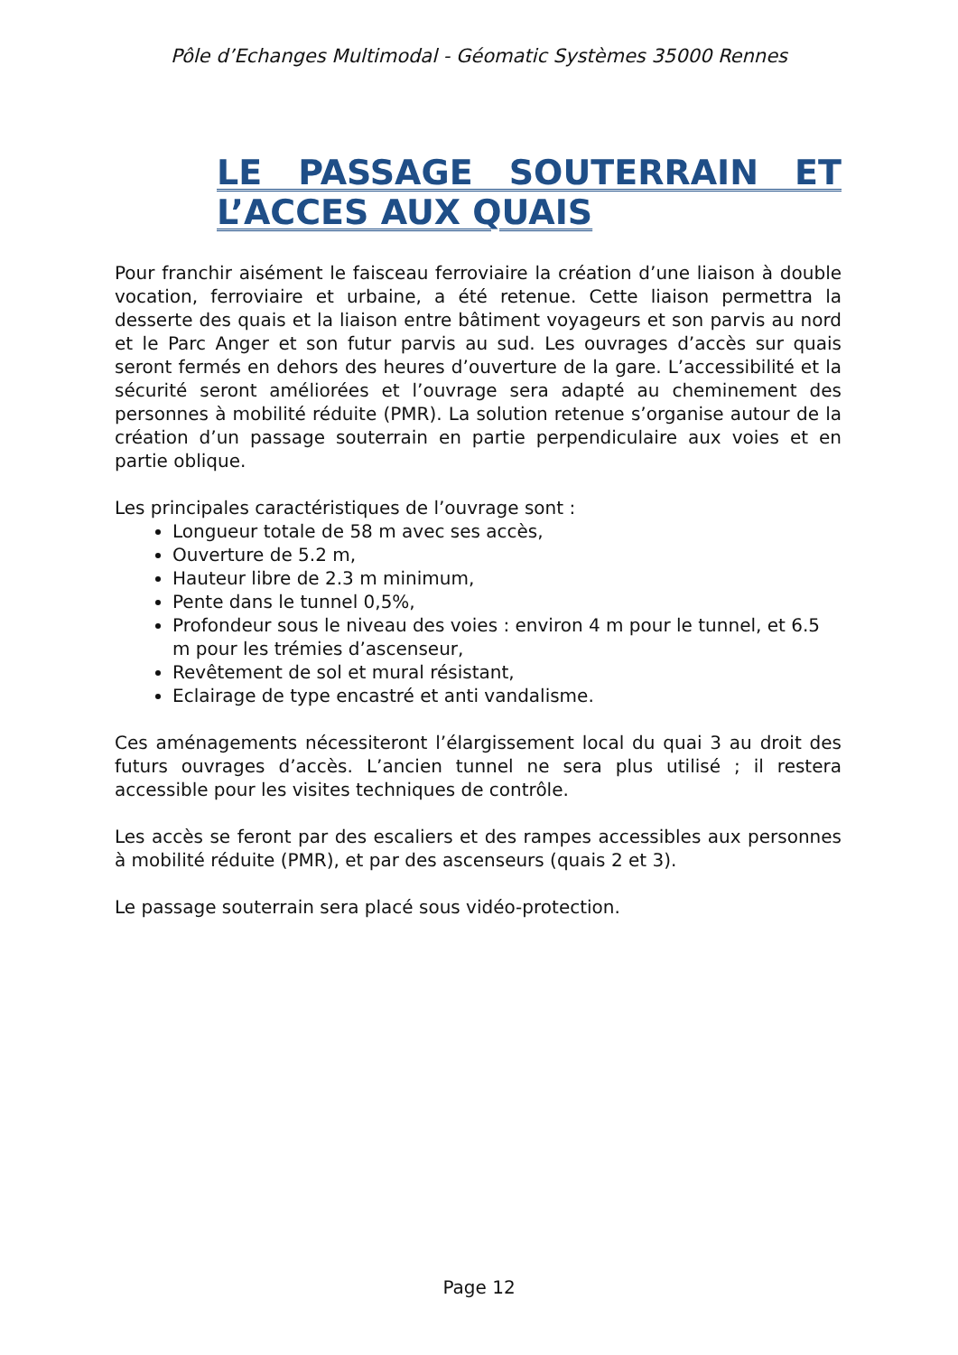Pôle d’Echanges Multimodal - Géomatic Systèmes 35000 Rennes
LE PASSAGE SOUTERRAIN ET L’ACCES AUX QUAIS
Pour franchir aisément le faisceau ferroviaire la création d’une liaison à double vocation, ferroviaire et urbaine, a été retenue. Cette liaison permettra la desserte des quais et la liaison entre bâtiment voyageurs et son parvis au nord et le Parc Anger et son futur parvis au sud. Les ouvrages d’accès sur quais seront fermés en dehors des heures d’ouverture de la gare. L’accessibilité et la sécurité seront améliorées et l’ouvrage sera adapté au cheminement des personnes à mobilité réduite (PMR). La solution retenue s’organise autour de la création d’un passage souterrain en partie perpendiculaire aux voies et en partie oblique.
Les principales caractéristiques de l’ouvrage sont :
Longueur totale de 58 m avec ses accès,
Ouverture de 5.2 m,
Hauteur libre de 2.3 m minimum,
Pente dans le tunnel 0,5%,
Profondeur sous le niveau des voies : environ 4 m pour le tunnel, et 6.5 m pour les trémies d’ascenseur,
Revêtement de sol et mural résistant,
Eclairage de type encastré et anti vandalisme.
Ces aménagements nécessiteront l’élargissement local du quai 3 au droit des futurs ouvrages d’accès. L’ancien tunnel ne sera plus utilisé ; il restera accessible pour les visites techniques de contrôle.
Les accès se feront par des escaliers et des rampes accessibles aux personnes à mobilité réduite (PMR), et par des ascenseurs (quais 2 et 3).
Le passage souterrain sera placé sous vidéo-protection.
Page 12